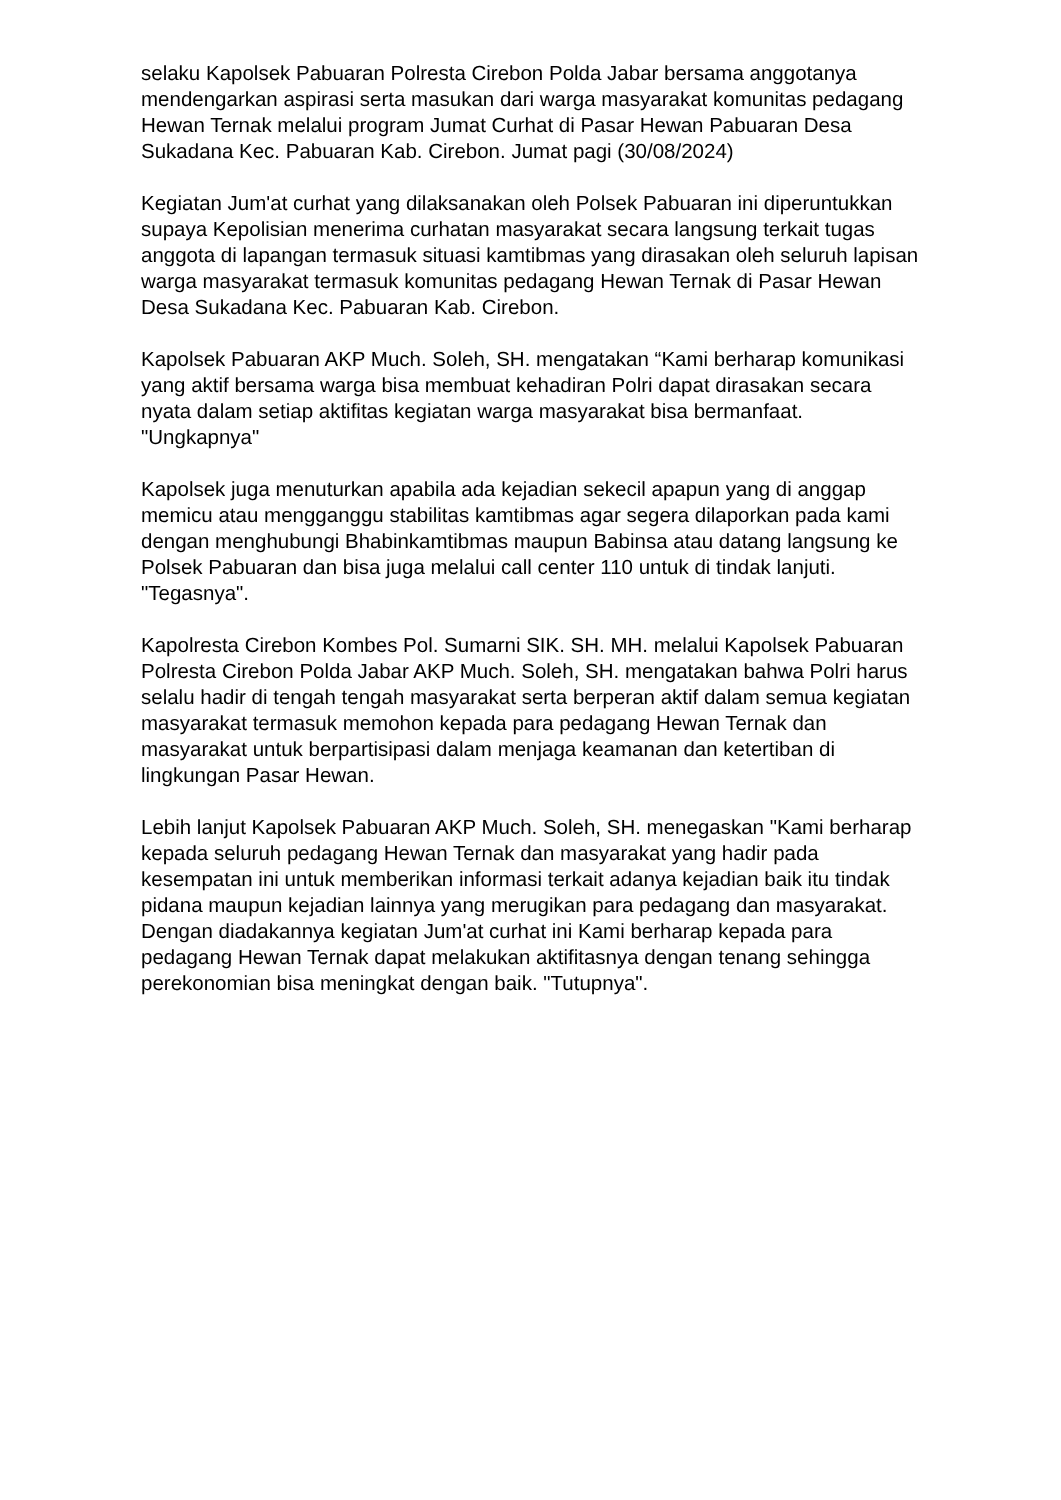selaku Kapolsek Pabuaran Polresta Cirebon Polda Jabar bersama anggotanya mendengarkan aspirasi serta masukan dari warga masyarakat komunitas pedagang Hewan Ternak melalui program Jumat Curhat di Pasar Hewan Pabuaran Desa Sukadana Kec. Pabuaran Kab. Cirebon. Jumat pagi (30/08/2024)
Kegiatan Jum'at curhat yang dilaksanakan oleh Polsek Pabuaran ini diperuntukkan supaya Kepolisian menerima curhatan masyarakat secara langsung terkait tugas anggota di lapangan termasuk situasi kamtibmas yang dirasakan oleh seluruh lapisan warga masyarakat termasuk komunitas pedagang Hewan Ternak di Pasar Hewan Desa Sukadana Kec. Pabuaran Kab. Cirebon.
Kapolsek Pabuaran AKP Much. Soleh, SH. mengatakan “Kami berharap komunikasi yang aktif bersama warga bisa membuat kehadiran Polri dapat dirasakan secara nyata dalam setiap aktifitas kegiatan warga masyarakat bisa bermanfaat. "Ungkapnya"
Kapolsek juga menuturkan apabila ada kejadian sekecil apapun yang di anggap memicu atau mengganggu stabilitas kamtibmas agar segera dilaporkan pada kami dengan menghubungi Bhabinkamtibmas maupun Babinsa atau datang langsung ke Polsek Pabuaran dan bisa juga melalui call center 110 untuk di tindak lanjuti. "Tegasnya".
Kapolresta Cirebon Kombes Pol. Sumarni SIK. SH. MH. melalui Kapolsek Pabuaran Polresta Cirebon Polda Jabar AKP Much. Soleh, SH. mengatakan bahwa Polri harus selalu hadir di tengah tengah masyarakat serta berperan aktif dalam semua kegiatan masyarakat termasuk memohon kepada para pedagang Hewan Ternak dan masyarakat untuk berpartisipasi dalam menjaga keamanan dan ketertiban di lingkungan Pasar Hewan.
Lebih lanjut Kapolsek Pabuaran AKP Much. Soleh, SH. menegaskan "Kami berharap kepada seluruh pedagang Hewan Ternak dan masyarakat yang hadir pada kesempatan ini untuk memberikan informasi terkait adanya kejadian baik itu tindak pidana maupun kejadian lainnya yang merugikan para pedagang dan masyarakat. Dengan diadakannya kegiatan Jum'at curhat ini Kami berharap kepada para pedagang Hewan Ternak dapat melakukan aktifitasnya dengan tenang sehingga perekonomian bisa meningkat dengan baik. "Tutupnya".